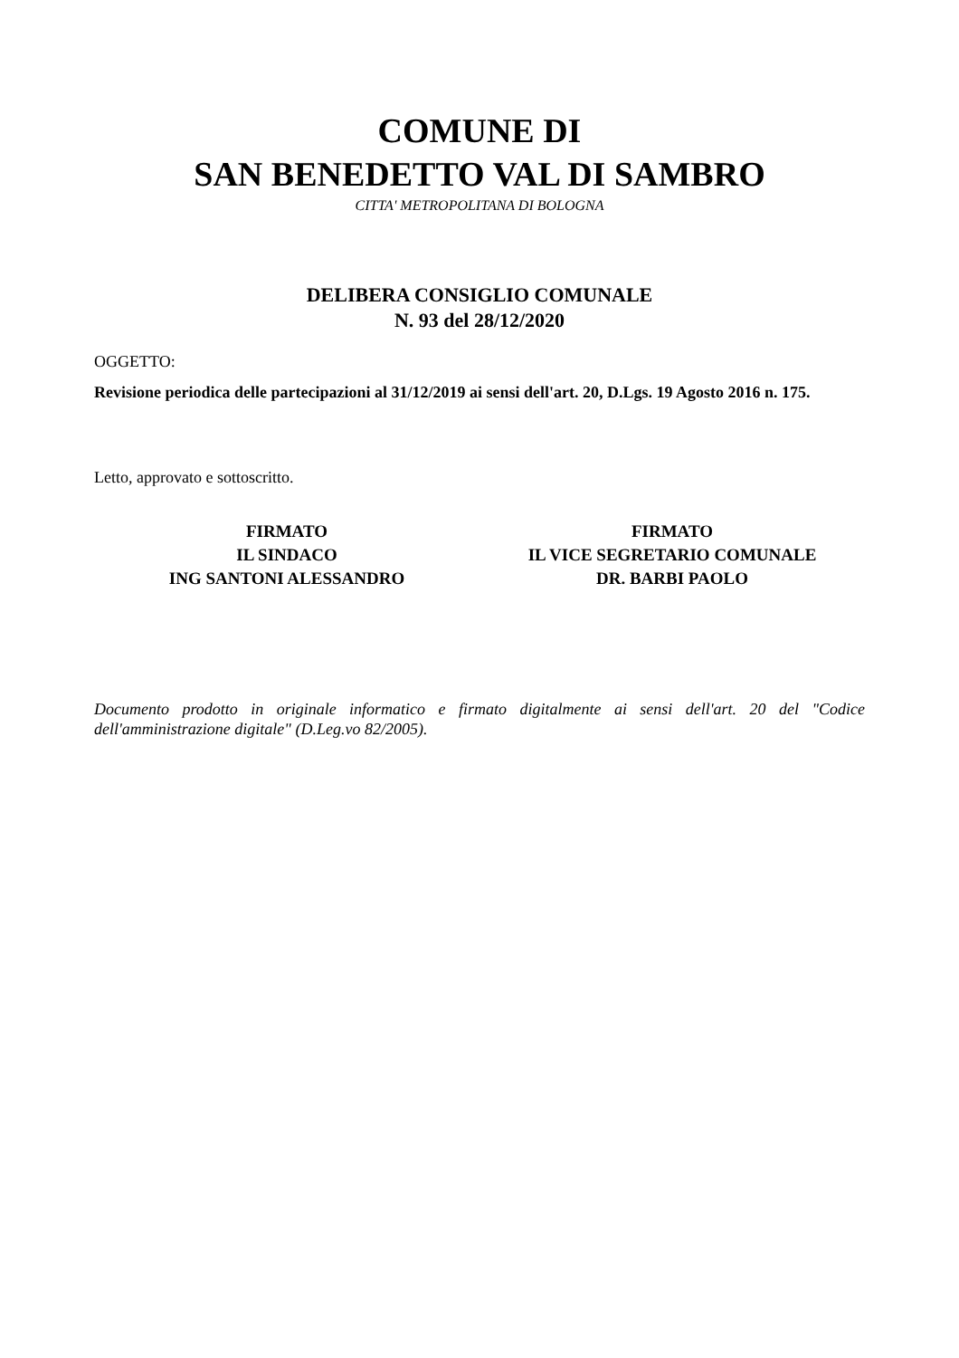COMUNE DI
SAN BENEDETTO VAL DI SAMBRO
CITTA' METROPOLITANA DI BOLOGNA
DELIBERA CONSIGLIO COMUNALE
N. 93 del 28/12/2020
OGGETTO:
Revisione periodica delle partecipazioni al 31/12/2019 ai sensi dell'art. 20, D.Lgs. 19 Agosto 2016 n. 175.
Letto, approvato e sottoscritto.
FIRMATO
IL SINDACO
ING SANTONI ALESSANDRO
FIRMATO
IL VICE SEGRETARIO COMUNALE
DR. BARBI PAOLO
Documento prodotto in originale informatico e firmato digitalmente ai sensi dell'art. 20 del "Codice dell'amministrazione digitale" (D.Leg.vo 82/2005).